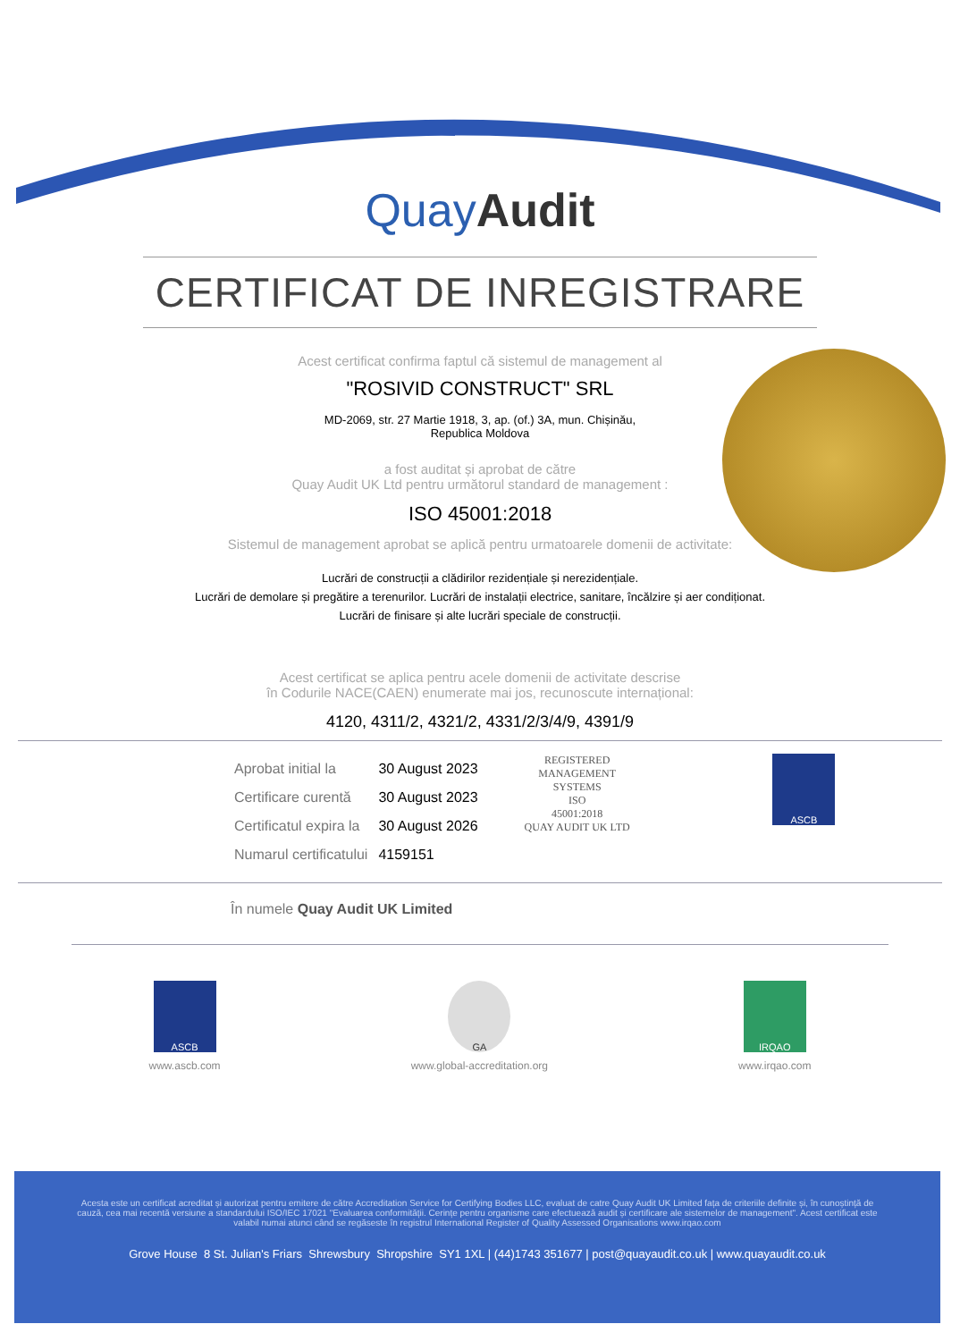QuayAudit
CERTIFICAT DE INREGISTRARE
Acest certificat confirma faptul că sistemul de management al
"ROSIVID CONSTRUCT" SRL
MD-2069, str. 27 Martie 1918, 3, ap. (of.) 3A, mun. Chișinău,
Republica Moldova
a fost auditat și aprobat de către
Quay Audit UK Ltd pentru următorul standard de management :
ISO 45001:2018
Sistemul de management aprobat se aplică pentru urmatoarele domenii de activitate:
Lucrări de construcții a clădirilor rezidențiale și nerezidențiale.
Lucrări de demolare și pregătire a terenurilor. Lucrări de instalații electrice, sanitare, încălzire și aer condiționat.
Lucrări de finisare și alte lucrări speciale de construcții.
Acest certificat se aplica pentru acele domenii de activitate descrise
în Codurile NACE(CAEN) enumerate mai jos, recunoscute internațional:
4120, 4311/2, 4321/2, 4331/2/3/4/9, 4391/9
| Aprobat initial la | 30 August 2023 |
| Certificare curentă | 30 August 2023 |
| Certificatul expira la | 30 August 2026 |
| Numarul certificatului | 4159151 |
REGISTERED
MANAGEMENT
SYSTEMS
ISO
45001:2018
QUAY AUDIT UK LTD
ASCB
În numele Quay Audit UK Limited
ASCB
www.ascb.com
GA
www.global-accreditation.org
IRQAO
www.irqao.com
Acesta este un certificat acreditat și autorizat pentru emitere de către Accreditation Service for Certifying Bodies LLC, evaluat de catre Quay Audit UK Limited fața de criteriile definite și, în cunoștință de cauză, cea mai recentă versiune a standardului ISO/IEC 17021 "Evaluarea conformității. Cerințe pentru organisme care efectuează audit și certificare ale sistemelor de management". Acest certificat este valabil numai atunci când se regăseste în registrul International Register of Quality Assessed Organisations www.irqao.com
Grove House 8 St. Julian's Friars Shrewsbury Shropshire SY1 1XL | (44)1743 351677 | post@quayaudit.co.uk | www.quayaudit.co.uk